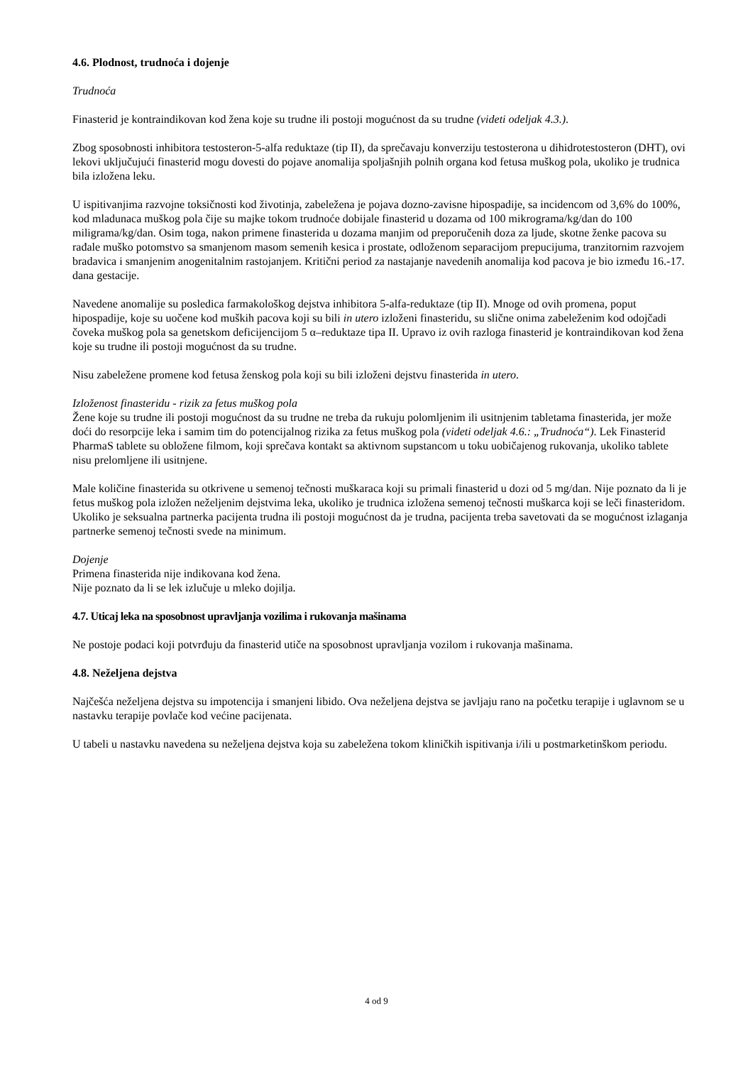4.6. Plodnost, trudnoća i dojenje
Trudnoća
Finasterid je kontraindikovan kod žena koje su trudne ili postoji mogućnost da su trudne (videti odeljak 4.3.).
Zbog sposobnosti inhibitora testosteron-5-alfa reduktaze (tip II), da sprečavaju konverziju testosterona u dihidrotestosteron (DHT), ovi lekovi uključujući finasterid mogu dovesti do pojave anomalija spoljašnjih polnih organa kod fetusa muškog pola, ukoliko je trudnica bila izložena leku.
U ispitivanjima razvojne toksičnosti kod životinja, zabeležena je pojava dozno-zavisne hipospadije, sa incidencom od 3,6% do 100%, kod mladunaca muškog pola čije su majke tokom trudnoće dobijale finasterid u dozama od 100 mikrograma/kg/dan do 100 miligrama/kg/dan. Osim toga, nakon primene finasterida u dozama manjim od preporučenih doza za ljude, skotne ženke pacova su rađale muško potomstvo sa smanjenom masom semenih kesica i prostate, odloženom separacijom prepucijuma, tranzitornim razvojem bradavica i smanjenim anogenitalnim rastojanjem. Kritični period za nastajanje navedenih anomalija kod pacova je bio između 16.-17. dana gestacije.
Navedene anomalije su posledica farmakološkog dejstva inhibitora 5-alfa-reduktaze (tip II). Mnoge od ovih promena, poput hipospadije, koje su uočene kod muških pacova koji su bili in utero izloženi finasteridu, su slične onima zabeleženim kod odojčadi čoveka muškog pola sa genetskom deficijencijom 5 α–reduktaze tipa II. Upravo iz ovih razloga finasterid je kontraindikovan kod žena koje su trudne ili postoji mogućnost da su trudne.
Nisu zabeležene promene kod fetusa ženskog pola koji su bili izloženi dejstvu finasterida in utero.
Izloženost finasteridu - rizik za fetus muškog pola
Žene koje su trudne ili postoji mogućnost da su trudne ne treba da rukuju polomljenim ili usitnjenim tabletama finasterida, jer može doći do resorpcije leka i samim tim do potencijalnog rizika za fetus muškog pola (videti odeljak 4.6.: „Trudnoća“). Lek Finasterid PharmaS tablete su obložene filmom, koji sprečava kontakt sa aktivnom supstancom u toku uobičajenog rukovanja, ukoliko tablete nisu prelomljene ili usitnjene.
Male količine finasterida su otkrivene u semenoj tečnosti muškaraca koji su primali finasterid u dozi od 5 mg/dan. Nije poznato da li je fetus muškog pola izložen neželjenim dejstvima leka, ukoliko je trudnica izložena semenoj tečnosti muškarca koji se leči finasteridom. Ukoliko je seksualna partnerka pacijenta trudna ili postoji mogućnost da je trudna, pacijenta treba savetovati da se mogućnost izlaganja partnerke semenoj tečnosti svede na minimum.
Dojenje
Primena finasterida nije indikovana kod žena.
Nije poznato da li se lek izlučuje u mleko dojilja.
4.7. Uticaj leka na sposobnost upravljanja vozilima i rukovanja mašinama
Ne postoje podaci koji potvrđuju da finasterid utiče na sposobnost upravljanja vozilom i rukovanja mašinama.
4.8. Neželjena dejstva
Najčešća neželjena dejstva su impotencija i smanjeni libido. Ova neželjena dejstva se javljaju rano na početku terapije i uglavnom se u nastavku terapije povlače kod većine pacijenata.
U tabeli u nastavku navedena su neželjena dejstva koja su zabeležena tokom kliničkih ispitivanja i/ili u postmarketinškom periodu.
4 od 9